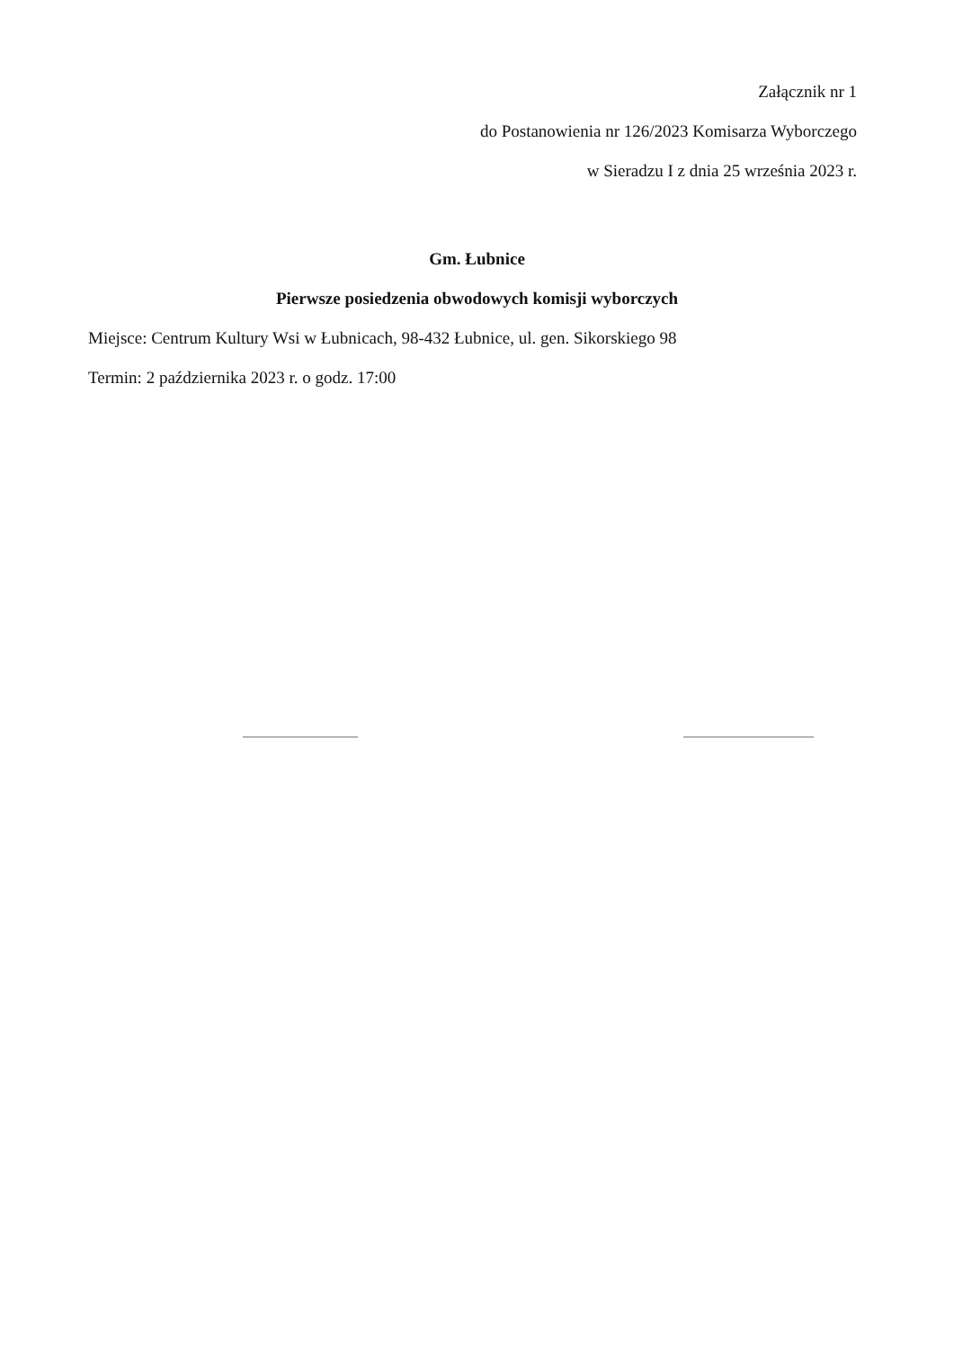Załącznik nr 1
do Postanowienia nr 126/2023 Komisarza Wyborczego
w Sieradzu I z dnia 25 września 2023 r.
Gm. Łubnice
Pierwsze posiedzenia obwodowych komisji wyborczych
Miejsce: Centrum Kultury Wsi w Łubnicach, 98-432 Łubnice, ul. gen. Sikorskiego 98
Termin: 2 października 2023 r. o godz. 17:00